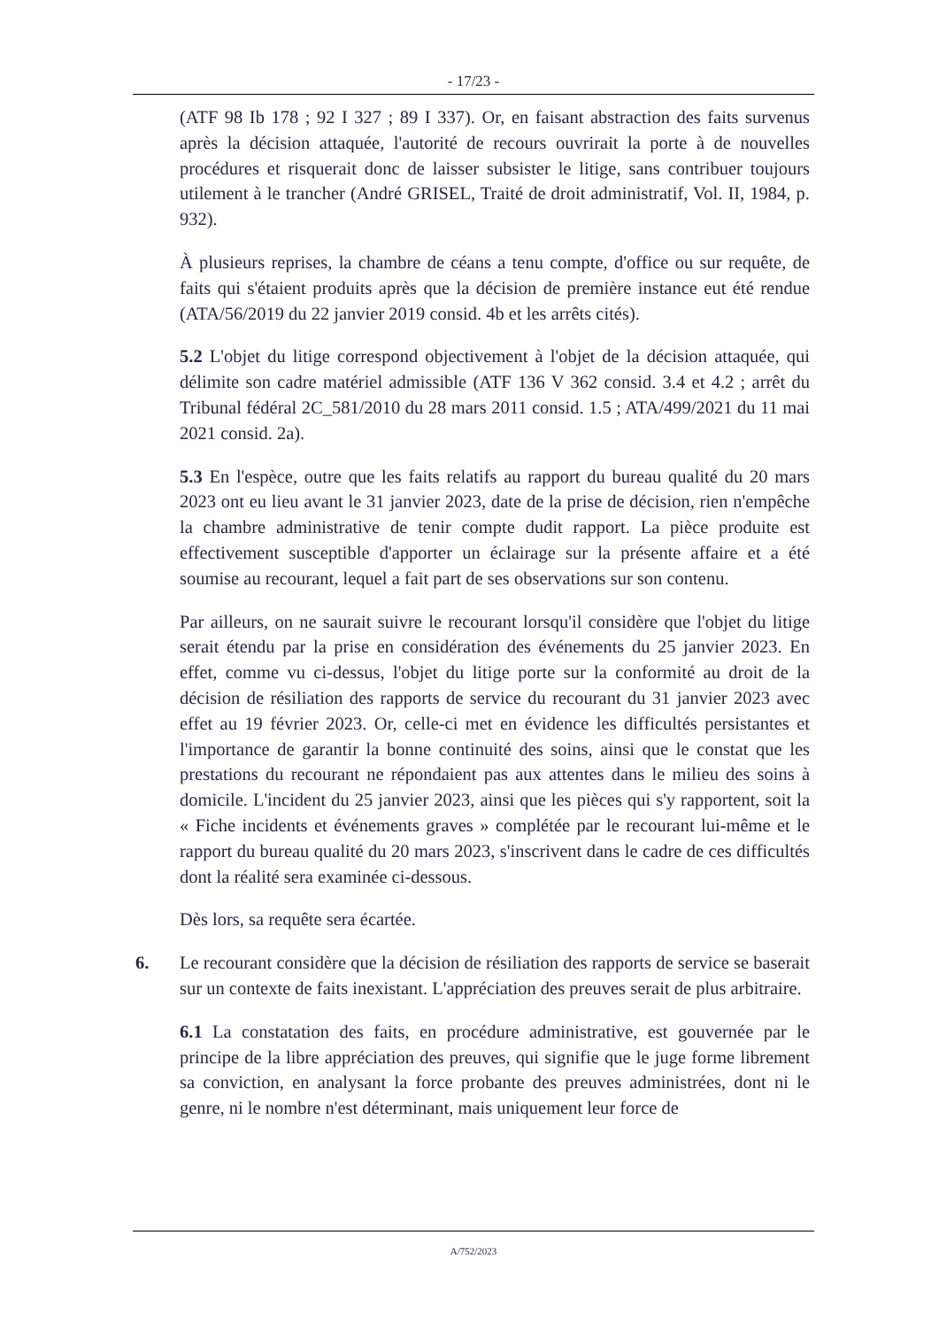- 17/23 -
(ATF 98 Ib 178 ; 92 I 327 ; 89 I 337). Or, en faisant abstraction des faits survenus après la décision attaquée, l'autorité de recours ouvrirait la porte à de nouvelles procédures et risquerait donc de laisser subsister le litige, sans contribuer toujours utilement à le trancher (André GRISEL, Traité de droit administratif, Vol. II, 1984, p. 932).
À plusieurs reprises, la chambre de céans a tenu compte, d'office ou sur requête, de faits qui s'étaient produits après que la décision de première instance eut été rendue (ATA/56/2019 du 22 janvier 2019 consid. 4b et les arrêts cités).
5.2 L'objet du litige correspond objectivement à l'objet de la décision attaquée, qui délimite son cadre matériel admissible (ATF 136 V 362 consid. 3.4 et 4.2 ; arrêt du Tribunal fédéral 2C_581/2010 du 28 mars 2011 consid. 1.5 ; ATA/499/2021 du 11 mai 2021 consid. 2a).
5.3 En l'espèce, outre que les faits relatifs au rapport du bureau qualité du 20 mars 2023 ont eu lieu avant le 31 janvier 2023, date de la prise de décision, rien n'empêche la chambre administrative de tenir compte dudit rapport. La pièce produite est effectivement susceptible d'apporter un éclairage sur la présente affaire et a été soumise au recourant, lequel a fait part de ses observations sur son contenu.
Par ailleurs, on ne saurait suivre le recourant lorsqu'il considère que l'objet du litige serait étendu par la prise en considération des événements du 25 janvier 2023. En effet, comme vu ci-dessus, l'objet du litige porte sur la conformité au droit de la décision de résiliation des rapports de service du recourant du 31 janvier 2023 avec effet au 19 février 2023. Or, celle-ci met en évidence les difficultés persistantes et l'importance de garantir la bonne continuité des soins, ainsi que le constat que les prestations du recourant ne répondaient pas aux attentes dans le milieu des soins à domicile. L'incident du 25 janvier 2023, ainsi que les pièces qui s'y rapportent, soit la « Fiche incidents et événements graves » complétée par le recourant lui-même et le rapport du bureau qualité du 20 mars 2023, s'inscrivent dans le cadre de ces difficultés dont la réalité sera examinée ci-dessous.
Dès lors, sa requête sera écartée.
6. Le recourant considère que la décision de résiliation des rapports de service se baserait sur un contexte de faits inexistant. L'appréciation des preuves serait de plus arbitraire.
6.1 La constatation des faits, en procédure administrative, est gouvernée par le principe de la libre appréciation des preuves, qui signifie que le juge forme librement sa conviction, en analysant la force probante des preuves administrées, dont ni le genre, ni le nombre n'est déterminant, mais uniquement leur force de
A/752/2023